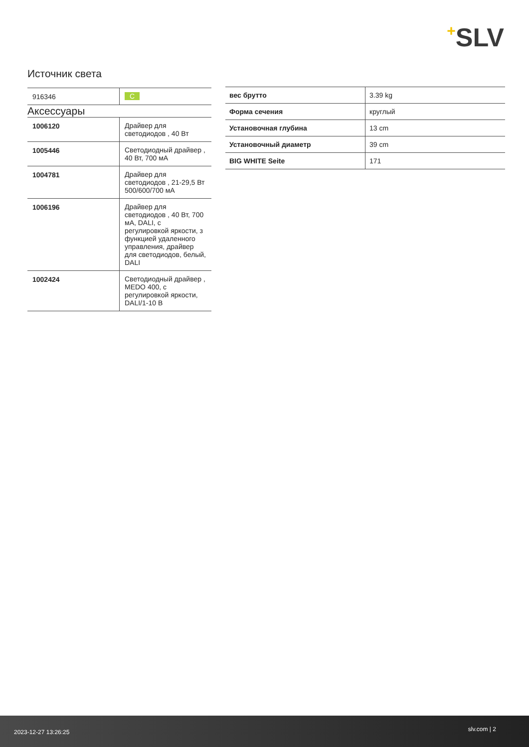+SLV
Источник света
| 916346 | C |
Аксессуары
| 1006120 | Драйвер для светодиодов , 40 Вт |
| 1005446 | Светодиодный драйвер , 40 Вт, 700 мА |
| 1004781 | Драйвер для светодиодов , 21-29,5 Вт 500/600/700 мА |
| 1006196 | Драйвер для светодиодов , 40 Вт, 700 мА, DALI, с регулировкой яркости, з функцией удаленного управления, драйвер для светодиодов, белый, DALI |
| 1002424 | Светодиодный драйвер , MEDO 400, с регулировкой яркости, DALI/1-10 В |
| вес брутто | 3.39 kg |
| Форма сечения | круглый |
| Установочная глубина | 13 cm |
| Установочный диаметр | 39 cm |
| BIG WHITE Seite | 171 |
2023-12-27 13:26:25 slv.com | 2